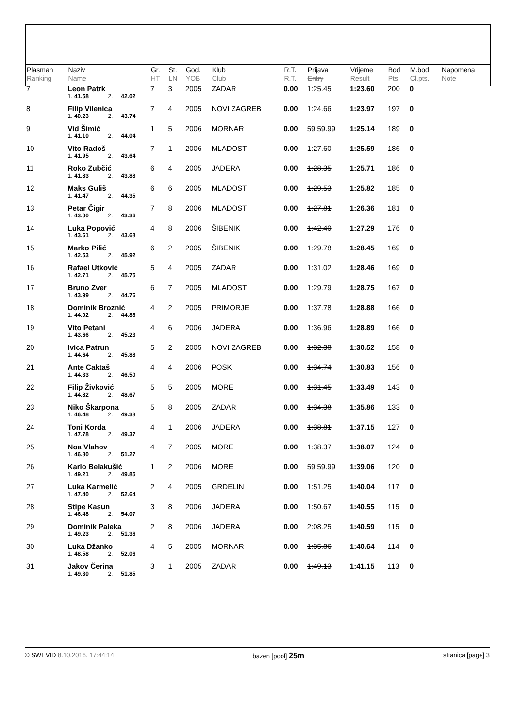| Plasman Ranking | Naziv Name | | | Gr. HT | St. LN | God. YOB | Klub Club | R.T. R.T. | Prijava Entry | Vrijeme Result | Bod Pts. | M.bod Cl.pts. | Napomena Note |
| --- | --- | --- | --- | --- | --- | --- | --- | --- | --- | --- | --- | --- | --- |
| 7 | Leon Patrk | | | 7 | 3 | 2005 | ZADAR | 0.00 | 1:25.45 | 1:23.60 | 200 | 0 | |
| | 1. 41.58 | 2. | 42.02 | | | | | | | | | | |
| 8 | Filip Vilenica | | | 7 | 4 | 2005 | NOVI ZAGREB | 0.00 | 1:24.66 | 1:23.97 | 197 | 0 | |
| | 1. 40.23 | 2. | 43.74 | | | | | | | | | | |
| 9 | Vid Šimić | | | 1 | 5 | 2006 | MORNAR | 0.00 | 59:59.99 | 1:25.14 | 189 | 0 | |
| | 1. 41.10 | 2. | 44.04 | | | | | | | | | | |
| 10 | Vito Radoš | | | 7 | 1 | 2006 | MLADOST | 0.00 | 1:27.60 | 1:25.59 | 186 | 0 | |
| | 1. 41.95 | 2. | 43.64 | | | | | | | | | | |
| 11 | Roko Zubčić | | | 6 | 4 | 2005 | JADERA | 0.00 | 1:28.35 | 1:25.71 | 186 | 0 | |
| | 1. 41.83 | 2. | 43.88 | | | | | | | | | | |
| 12 | Maks Guliš | | | 6 | 6 | 2005 | MLADOST | 0.00 | 1:29.53 | 1:25.82 | 185 | 0 | |
| | 1. 41.47 | 2. | 44.35 | | | | | | | | | | |
| 13 | Petar Čigir | | | 7 | 8 | 2006 | MLADOST | 0.00 | 1:27.81 | 1:26.36 | 181 | 0 | |
| | 1. 43.00 | 2. | 43.36 | | | | | | | | | | |
| 14 | Luka Popović | | | 4 | 8 | 2006 | ŠIBENIK | 0.00 | 1:42.40 | 1:27.29 | 176 | 0 | |
| | 1. 43.61 | 2. | 43.68 | | | | | | | | | | |
| 15 | Marko Pilić | | | 6 | 2 | 2005 | ŠIBENIK | 0.00 | 1:29.78 | 1:28.45 | 169 | 0 | |
| | 1. 42.53 | 2. | 45.92 | | | | | | | | | | |
| 16 | Rafael Utković | | | 5 | 4 | 2005 | ZADAR | 0.00 | 1:31.02 | 1:28.46 | 169 | 0 | |
| | 1. 42.71 | 2. | 45.75 | | | | | | | | | | |
| 17 | Bruno Zver | | | 6 | 7 | 2005 | MLADOST | 0.00 | 1:29.79 | 1:28.75 | 167 | 0 | |
| | 1. 43.99 | 2. | 44.76 | | | | | | | | | | |
| 18 | Dominik Broznić | | | 4 | 2 | 2005 | PRIMORJE | 0.00 | 1:37.78 | 1:28.88 | 166 | 0 | |
| | 1. 44.02 | 2. | 44.86 | | | | | | | | | | |
| 19 | Vito Petani | | | 4 | 6 | 2006 | JADERA | 0.00 | 1:36.96 | 1:28.89 | 166 | 0 | |
| | 1. 43.66 | 2. | 45.23 | | | | | | | | | | |
| 20 | Ivica Patrun | | | 5 | 2 | 2005 | NOVI ZAGREB | 0.00 | 1:32.38 | 1:30.52 | 158 | 0 | |
| | 1. 44.64 | 2. | 45.88 | | | | | | | | | | |
| 21 | Ante Caktaš | | | 4 | 4 | 2006 | POŠK | 0.00 | 1:34.74 | 1:30.83 | 156 | 0 | |
| | 1. 44.33 | 2. | 46.50 | | | | | | | | | | |
| 22 | Filip Živković | | | 5 | 5 | 2005 | MORE | 0.00 | 1:31.45 | 1:33.49 | 143 | 0 | |
| | 1. 44.82 | 2. | 48.67 | | | | | | | | | | |
| 23 | Niko Škarpona | | | 5 | 8 | 2005 | ZADAR | 0.00 | 1:34.38 | 1:35.86 | 133 | 0 | |
| | 1. 46.48 | 2. | 49.38 | | | | | | | | | | |
| 24 | Toni Korda | | | 4 | 1 | 2006 | JADERA | 0.00 | 1:38.81 | 1:37.15 | 127 | 0 | |
| | 1. 47.78 | 2. | 49.37 | | | | | | | | | | |
| 25 | Noa Vlahov | | | 4 | 7 | 2005 | MORE | 0.00 | 1:38.37 | 1:38.07 | 124 | 0 | |
| | 1. 46.80 | 2. | 51.27 | | | | | | | | | | |
| 26 | Karlo Belakušić | | | 1 | 2 | 2006 | MORE | 0.00 | 59:59.99 | 1:39.06 | 120 | 0 | |
| | 1. 49.21 | 2. | 49.85 | | | | | | | | | | |
| 27 | Luka Karmelić | | | 2 | 4 | 2005 | GRDELIN | 0.00 | 1:51.25 | 1:40.04 | 117 | 0 | |
| | 1. 47.40 | 2. | 52.64 | | | | | | | | | | |
| 28 | Stipe Kasun | | | 3 | 8 | 2006 | JADERA | 0.00 | 1:50.67 | 1:40.55 | 115 | 0 | |
| | 1. 46.48 | 2. | 54.07 | | | | | | | | | | |
| 29 | Dominik Paleka | | | 2 | 8 | 2006 | JADERA | 0.00 | 2:08.25 | 1:40.59 | 115 | 0 | |
| | 1. 49.23 | 2. | 51.36 | | | | | | | | | | |
| 30 | Luka Džanko | | | 4 | 5 | 2005 | MORNAR | 0.00 | 1:35.86 | 1:40.64 | 114 | 0 | |
| | 1. 48.58 | 2. | 52.06 | | | | | | | | | | |
| 31 | Jakov Čerina | | | 3 | 1 | 2005 | ZADAR | 0.00 | 1:49.13 | 1:41.15 | 113 | 0 | |
| | 1. 49.30 | 2. | 51.85 | | | | | | | | | | |
© SWEVID 8.10.2016. 17:44:14 bazen [pool] 25m stranica [page] 3